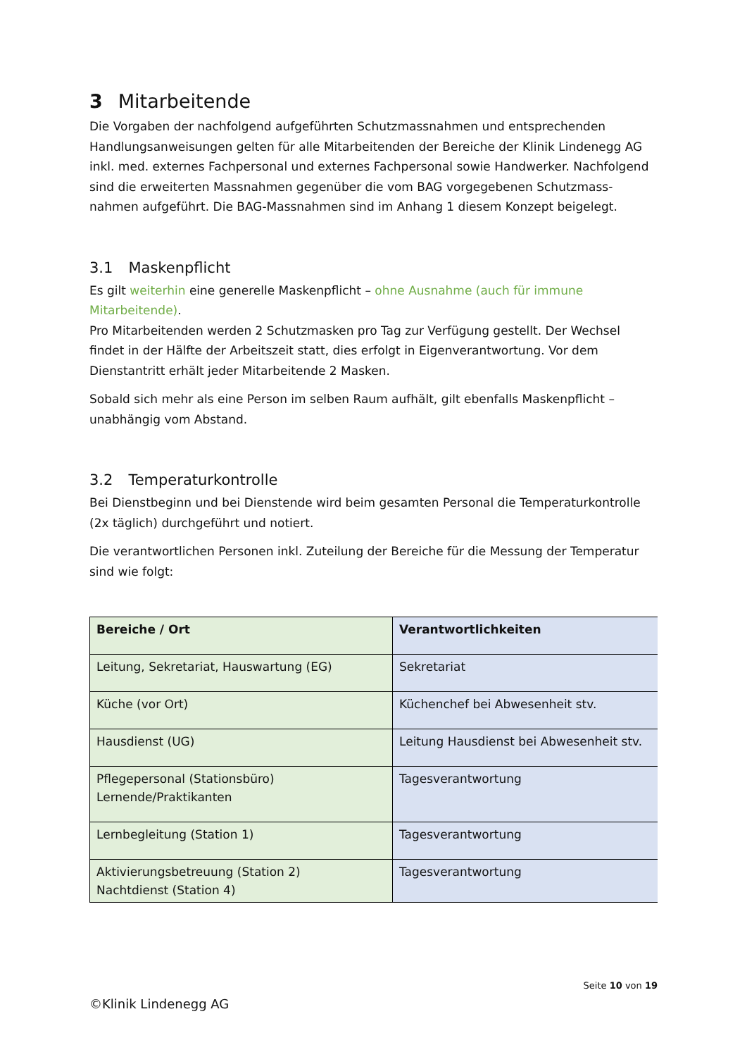3 Mitarbeitende
Die Vorgaben der nachfolgend aufgeführten Schutzmassnahmen und entsprechenden Handlungsanweisungen gelten für alle Mitarbeitenden der Bereiche der Klinik Lindenegg AG inkl. med. externes Fachpersonal und externes Fachpersonal sowie Handwerker. Nachfolgend sind die erweiterten Massnahmen gegenüber die vom BAG vorgegebenen Schutzmass-nahmen aufgeführt. Die BAG-Massnahmen sind im Anhang 1 diesem Konzept beigelegt.
3.1 Maskenpflicht
Es gilt weiterhin eine generelle Maskenpflicht – ohne Ausnahme (auch für immune Mitarbeitende).
Pro Mitarbeitenden werden 2 Schutzmasken pro Tag zur Verfügung gestellt. Der Wechsel findet in der Hälfte der Arbeitszeit statt, dies erfolgt in Eigenverantwortung. Vor dem Dienstantritt erhält jeder Mitarbeitende 2 Masken.
Sobald sich mehr als eine Person im selben Raum aufhält, gilt ebenfalls Maskenpflicht – unabhängig vom Abstand.
3.2 Temperaturkontrolle
Bei Dienstbeginn und bei Dienstende wird beim gesamten Personal die Temperaturkontrolle (2x täglich) durchgeführt und notiert.
Die verantwortlichen Personen inkl. Zuteilung der Bereiche für die Messung der Temperatur sind wie folgt:
| Bereiche / Ort | Verantwortlichkeiten |
| --- | --- |
| Leitung, Sekretariat, Hauswartung (EG) | Sekretariat |
| Küche (vor Ort) | Küchenchef bei Abwesenheit stv. |
| Hausdienst (UG) | Leitung Hausdienst bei Abwesenheit stv. |
| Pflegepersonal (Stationsbüro) Lernende/Praktikanten | Tagesverantwortung |
| Lernbegleitung (Station 1) | Tagesverantwortung |
| Aktivierungsbetreuung (Station 2) Nachtdienst (Station 4) | Tagesverantwortung |
Seite 10 von 19
©Klinik Lindenegg AG